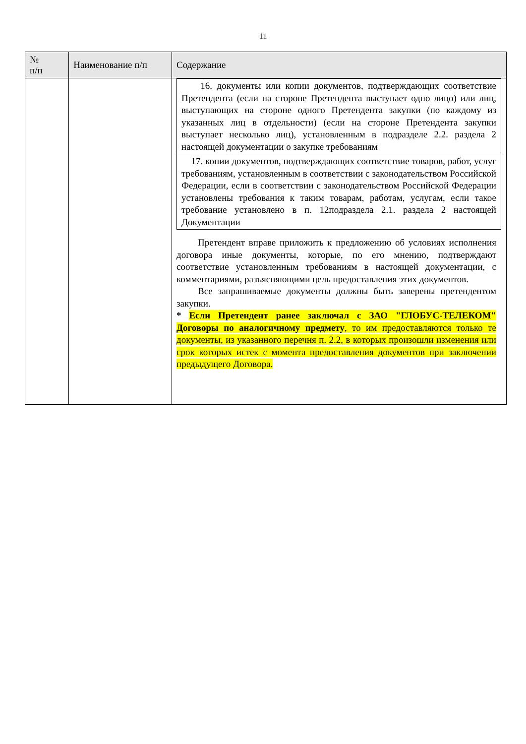11
| № п/п | Наименование п/п | Содержание |
| --- | --- | --- |
| | | / 16. документы или копии документов, подтверждающих соответствие Претендента (если на стороне Претендента выступает одно лицо) или лиц, выступающих на стороне одного Претендента закупки (по каждому из указанных лиц в отдельности) (если на стороне Претендента закупки выступает несколько лиц), установленным в подразделе 2.2. раздела 2 настоящей документации о закупке требованиям / / 17. копии документов, подтверждающих соответствие товаров, работ, услуг требованиям, установленным в соответствии с законодательством Российской Федерации, если в соответствии с законодательством Российской Федерации установлены требования к таким товарам, работам, услугам, если такое требование установлено в п. 12подраздела 2.1. раздела 2 настоящей Документации / Претендент вправе приложить к предложению об условиях исполнения договора иные документы, которые, по его мнению, подтверждают соответствие установленным требованиям в настоящей документации, с комментариями, разъясняющими цель предоставления этих документов. Все запрашиваемые документы должны быть заверены претендентом закупки. * Если Претендент ранее заключал с ЗАО "ГЛОБУС-ТЕЛЕКОМ" Договоры по аналогичному предмету , то им предоставляются только те документы, из указанного перечня п. 2.2, в которых произошли изменения или срок которых истек с момента предоставления документов при заключении предыдущего Договора. |